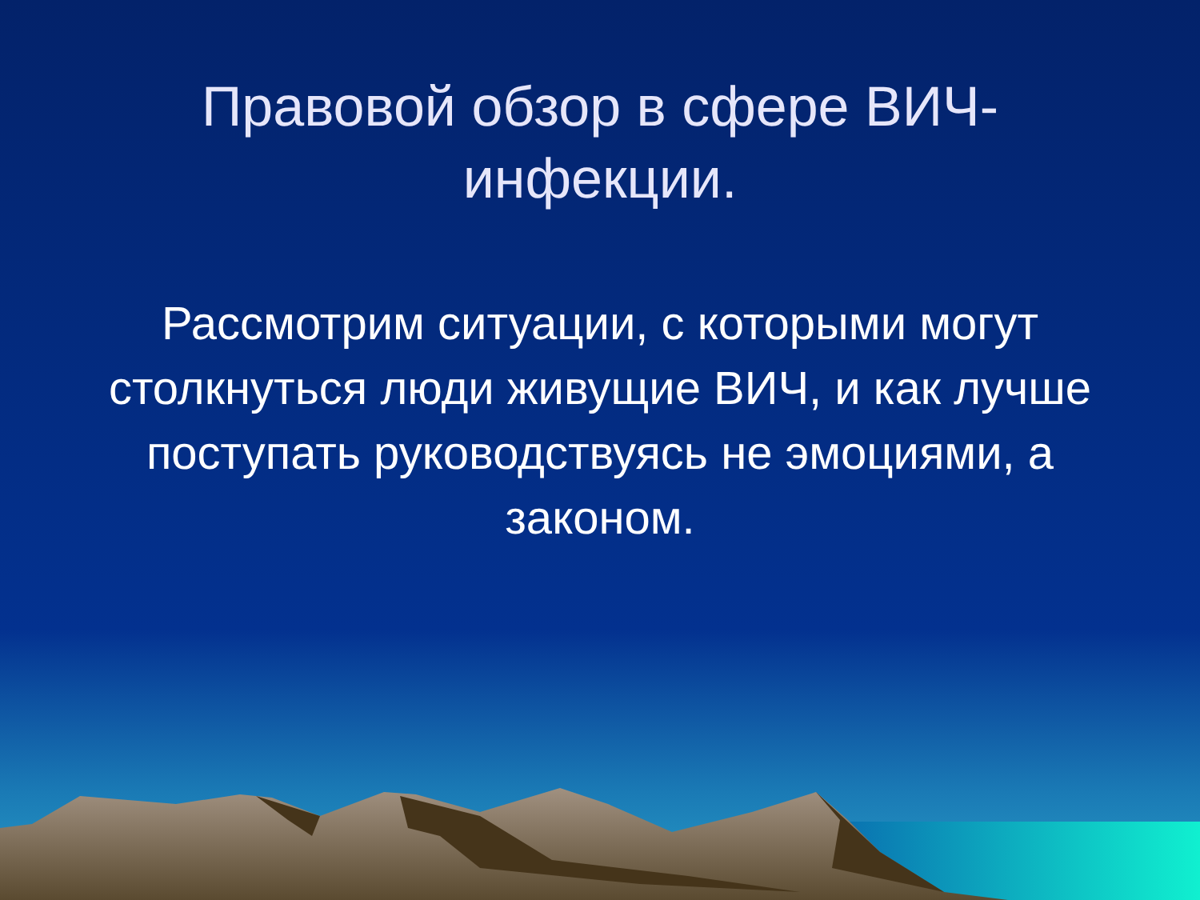Правовой обзор в сфере ВИЧ-инфекции.
Рассмотрим ситуации, с которыми могут столкнуться люди живущие ВИЧ, и как лучше поступать руководствуясь не эмоциями, а законом.